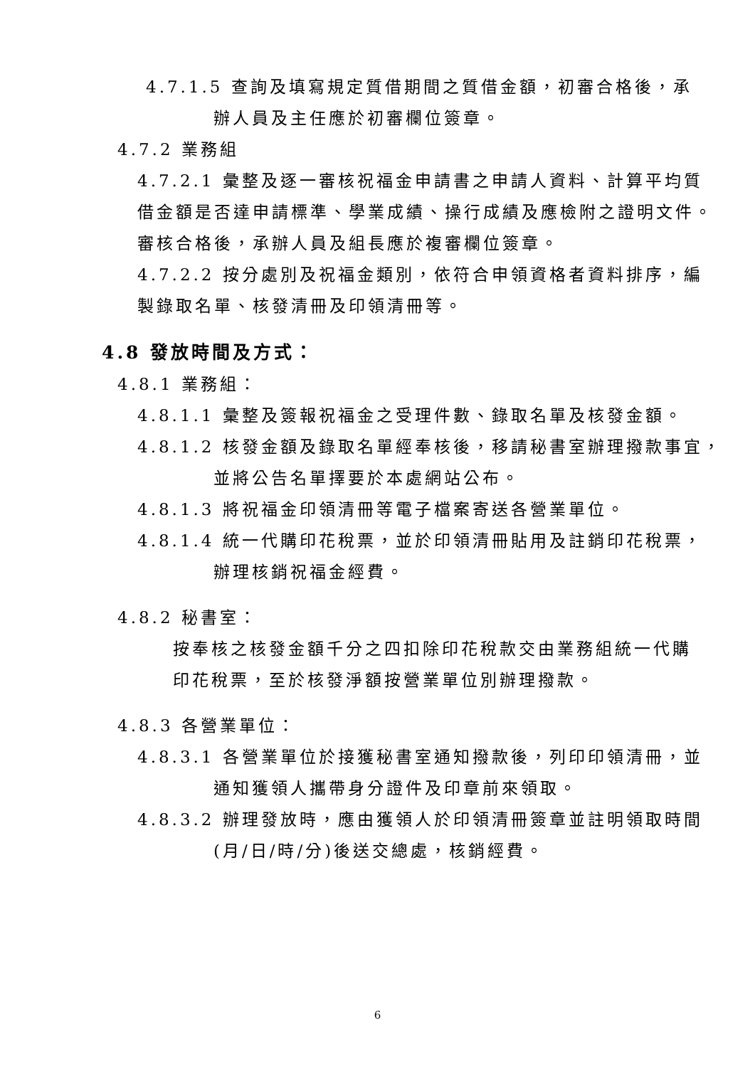4.7.1.5 查詢及填寫規定質借期間之質借金額，初審合格後，承
辦人員及主任應於初審欄位簽章。
4.7.2 業務組
4.7.2.1 彙整及逐一審核祝福金申請書之申請人資料、計算平均質借金額是否達申請標準、學業成績、操行成績及應檢附之證明文件。審核合格後，承辦人員及組長應於複審欄位簽章。
4.7.2.2 按分處別及祝福金類別，依符合申領資格者資料排序，編製錄取名單、核發清冊及印領清冊等。
4.8 發放時間及方式：
4.8.1 業務組：
4.8.1.1 彙整及簽報祝福金之受理件數、錄取名單及核發金額。
4.8.1.2 核發金額及錄取名單經奉核後，移請秘書室辦理撥款事宜，
並將公告名單擇要於本處網站公布。
4.8.1.3 將祝福金印領清冊等電子檔案寄送各營業單位。
4.8.1.4 統一代購印花稅票，並於印領清冊貼用及註銷印花稅票，
辦理核銷祝福金經費。
4.8.2 秘書室：
按奉核之核發金額千分之四扣除印花稅款交由業務組統一代購
印花稅票，至於核發淨額按營業單位別辦理撥款。
4.8.3 各營業單位：
4.8.3.1 各營業單位於接獲秘書室通知撥款後，列印印領清冊，並
通知獲領人攜帶身分證件及印章前來領取。
4.8.3.2 辦理發放時，應由獲領人於印領清冊簽章並註明領取時間
(月/日/時/分)後送交總處，核銷經費。
6